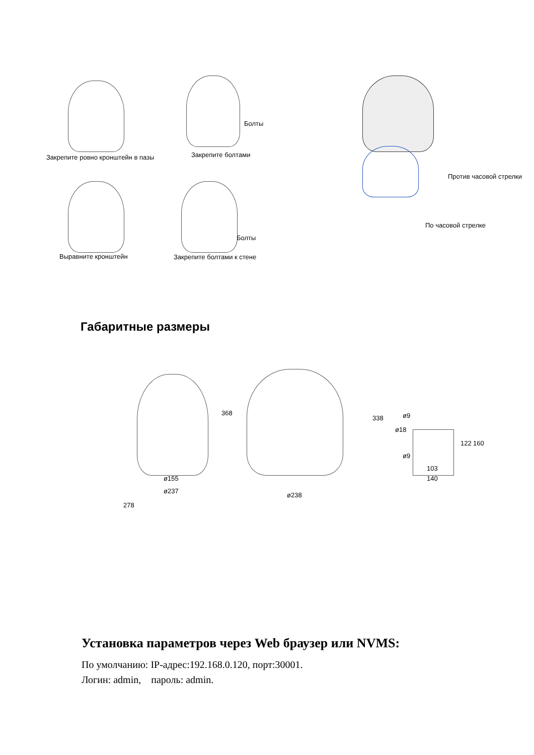Закрепите ровно кронштейн в пазы
Закрепите болтами
Болты
Против часовой стрелки
По часовой стрелке
Болты
Выравните кронштейн Закрепите болтами к стене
Габаритные размеры
368
338
ø155
ø237
278
ø238
ø9
ø18
ø9
122 160
103
140
Установка параметров через Web браузер или NVMS:
По умолчанию: IP-адрес:192.168.0.120, порт:30001.
Логин: admin, пароль: admin.